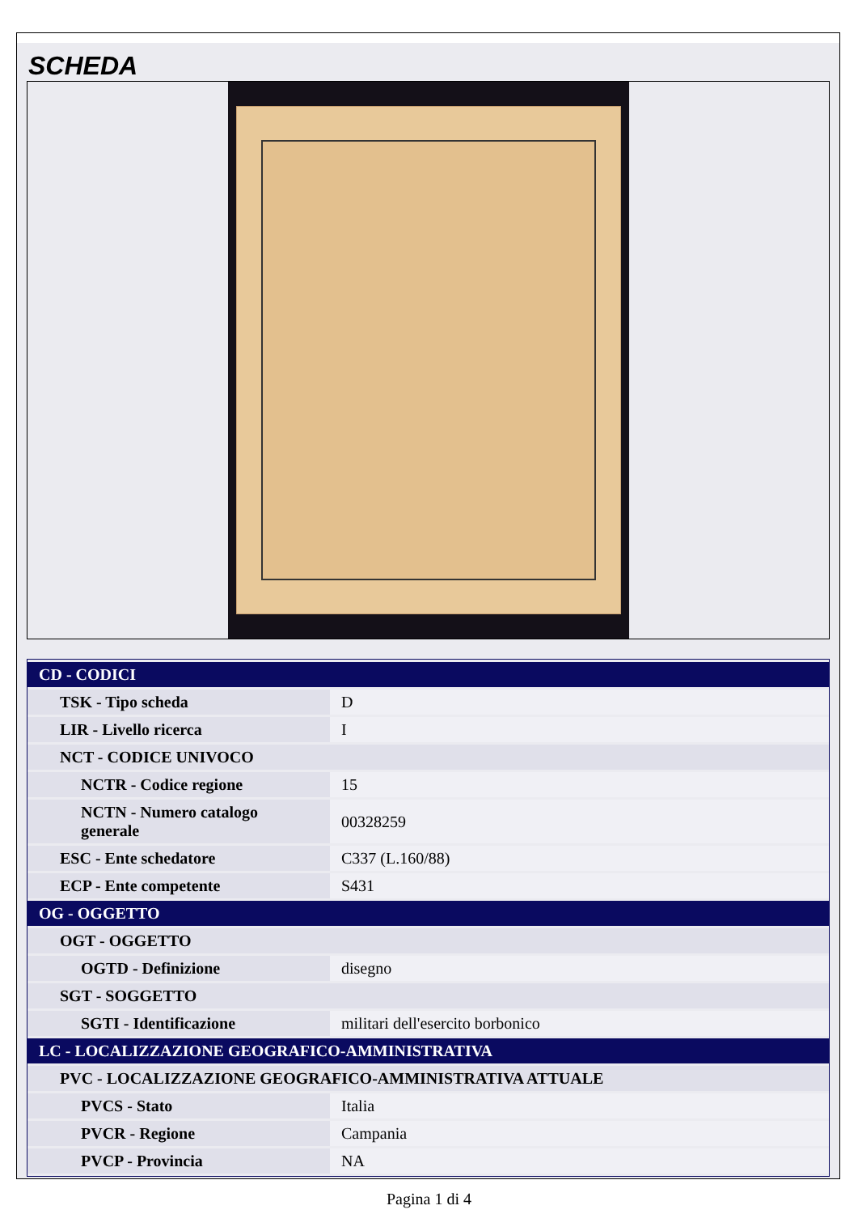SCHEDA
| CD - CODICI | |
| TSK - Tipo scheda | D |
| LIR - Livello ricerca | I |
| NCT - CODICE UNIVOCO | |
| NCTR - Codice regione | 15 |
| NCTN - Numero catalogo generale | 00328259 |
| ESC - Ente schedatore | C337 (L.160/88) |
| ECP - Ente competente | S431 |
| OG - OGGETTO | |
| OGT - OGGETTO | |
| OGTD - Definizione | disegno |
| SGT - SOGGETTO | |
| SGTI - Identificazione | militari dell'esercito borbonico |
| LC - LOCALIZZAZIONE GEOGRAFICO-AMMINISTRATIVA | |
| PVC - LOCALIZZAZIONE GEOGRAFICO-AMMINISTRATIVA ATTUALE | |
| PVCS - Stato | Italia |
| PVCR - Regione | Campania |
| PVCP - Provincia | NA |
Pagina 1 di 4